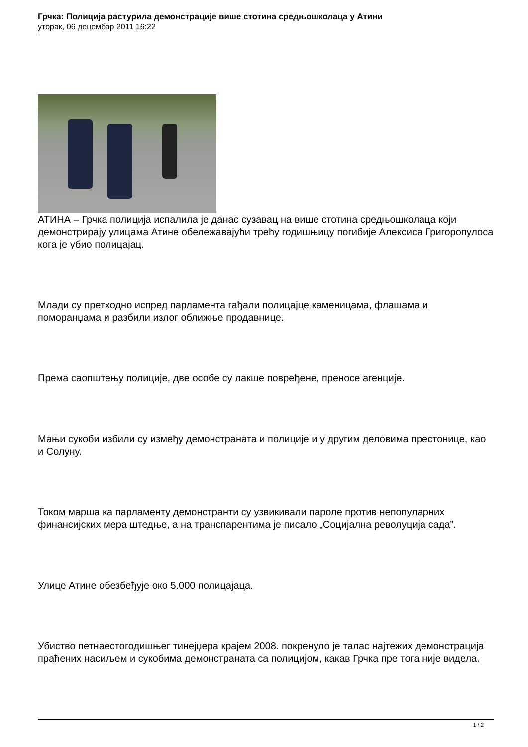Грчка: Полиција растурила демонстрације више стотина средњошколаца у Атини
уторак, 06 децембар 2011 16:22
АТИНА – Грчка полиција испалила је данас сузавац на више стотина средњошколаца који демонстрирају улицама Атине обележавајући трећу годишњицу погибије Алексиса Григоропулоса кога је убио полицајац.
Млади су претходно испред парламента гађали полицајце каменицама, флашама и поморанџама и разбили излог оближње продавнице.
Према саопштењу полиције, две особе су лакше повређене, преносе агенције.
Мањи сукоби избили су између демонстраната и полиције и у другим деловима престонице, као и Солуну.
Током марша ка парламенту демонстранти су узвикивали пароле против непопуларних финансијских мера штедње, а на транспарентима је писало „Социјална револуција сада”.
Улице Атине обезбеђује око 5.000 полицајаца.
Убиство петнаестогодишњег тинејџера крајем 2008. покренуло је талас најтежих демонстрација праћених насиљем и сукобима демонстраната са полицијом, какав Грчка пре тога није видела.
1 / 2